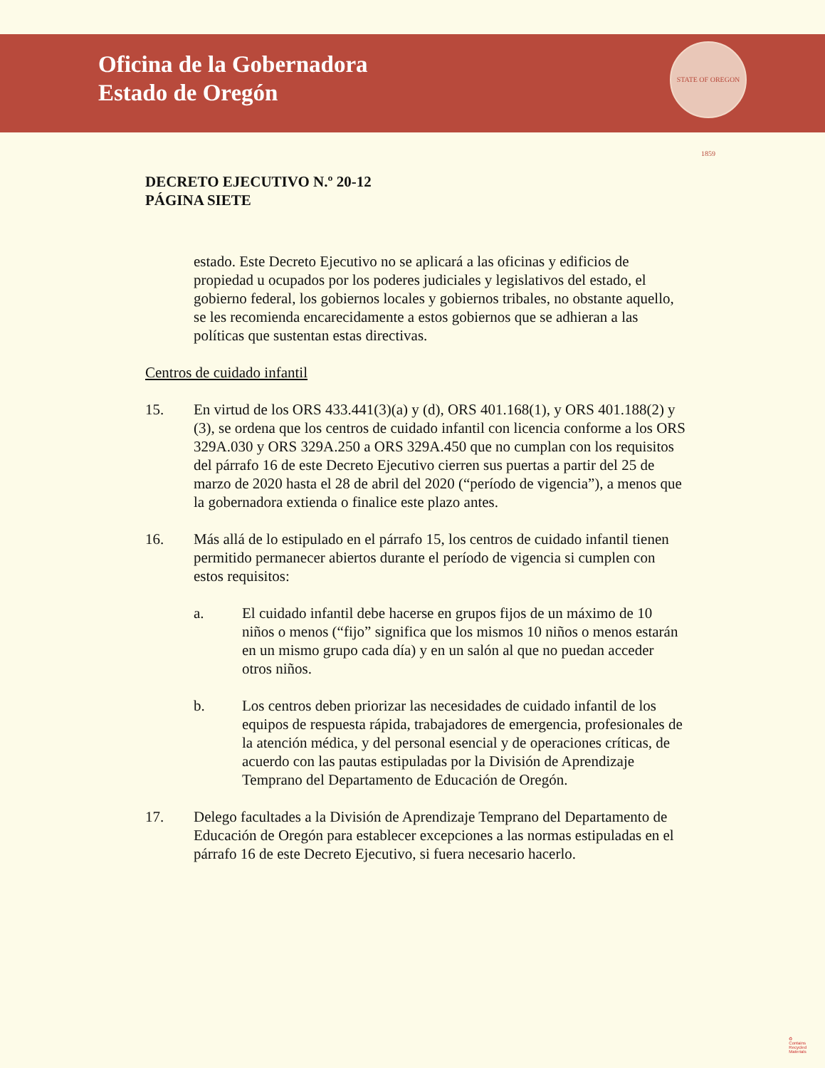Oficina de la Gobernadora
Estado de Oregón
STATE OF OREGON 1859
DECRETO EJECUTIVO N.º 20-12
PÁGINA SIETE
estado. Este Decreto Ejecutivo no se aplicará a las oficinas y edificios de propiedad u ocupados por los poderes judiciales y legislativos del estado, el gobierno federal, los gobiernos locales y gobiernos tribales, no obstante aquello, se les recomienda encarecidamente a estos gobiernos que se adhieran a las políticas que sustentan estas directivas.
Centros de cuidado infantil
15. En virtud de los ORS 433.441(3)(a) y (d), ORS 401.168(1), y ORS 401.188(2) y (3), se ordena que los centros de cuidado infantil con licencia conforme a los ORS 329A.030 y ORS 329A.250 a ORS 329A.450 que no cumplan con los requisitos del párrafo 16 de este Decreto Ejecutivo cierren sus puertas a partir del 25 de marzo de 2020 hasta el 28 de abril del 2020 (“período de vigencia”), a menos que la gobernadora extienda o finalice este plazo antes.
16. Más allá de lo estipulado en el párrafo 15, los centros de cuidado infantil tienen permitido permanecer abiertos durante el período de vigencia si cumplen con estos requisitos:
a. El cuidado infantil debe hacerse en grupos fijos de un máximo de 10 niños o menos (“fijo” significa que los mismos 10 niños o menos estarán en un mismo grupo cada día) y en un salón al que no puedan acceder otros niños.
b. Los centros deben priorizar las necesidades de cuidado infantil de los equipos de respuesta rápida, trabajadores de emergencia, profesionales de la atención médica, y del personal esencial y de operaciones críticas, de acuerdo con las pautas estipuladas por la División de Aprendizaje Temprano del Departamento de Educación de Oregón.
17. Delego facultades a la División de Aprendizaje Temprano del Departamento de Educación de Oregón para establecer excepciones a las normas estipuladas en el párrafo 16 de este Decreto Ejecutivo, si fuera necesario hacerlo.
♻
Contains
Recycled
Materials